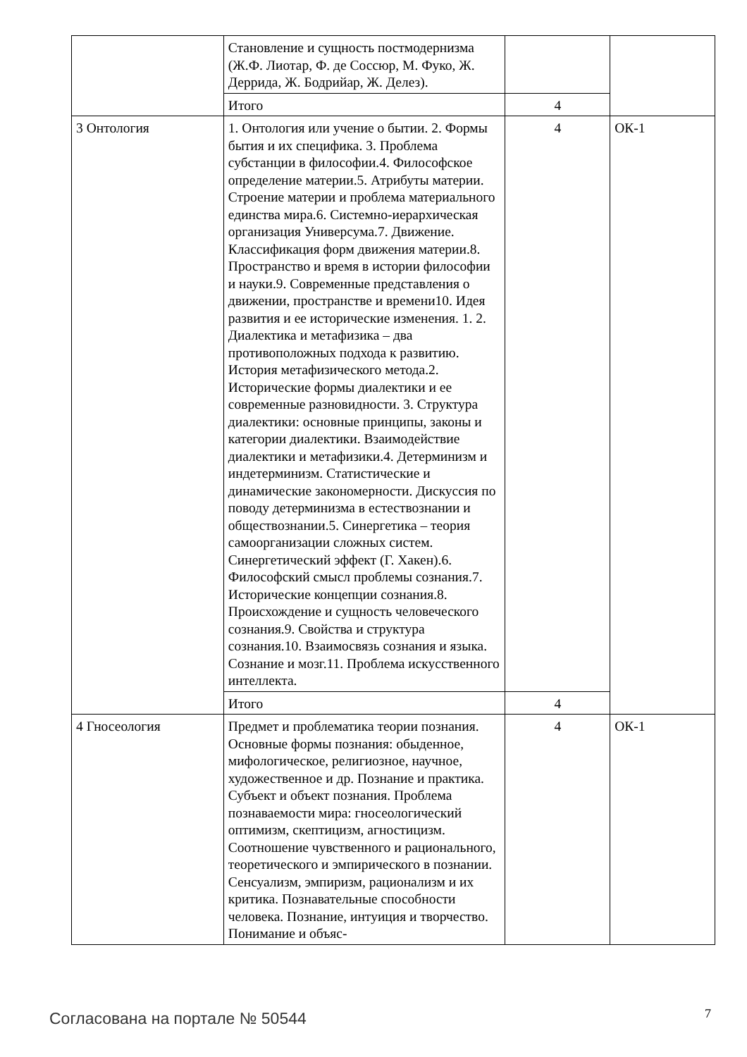| | Становление и сущность постмодернизма (Ж.Ф. Лиотар, Ф. де Соссюр, М. Фуко, Ж. Деррида, Ж. Бодрийар, Ж. Делез). | | |
| | Итого | 4 | |
| 3 Онтология | 1. Онтология или учение о бытии. 2. Формы бытия и их специфика. 3. Проблема субстанции в философии.4. Философское определение материи.5. Атрибуты материи. Строение материи и проблема материального единства мира.6. Системно-иерархическая организация Универсума.7. Движение. Классификация форм движения материи.8. Пространство и время в истории философии и науки.9. Современные представления о движении, пространстве и времени10. Идея развития и ее исторические изменения. 1. 2. Диалектика и метафизика – два противоположных подхода к развитию. История метафизического метода.2. Исторические формы диалектики и ее современные разновидности. 3. Структура диалектики: основные принципы, законы и категории диалектики. Взаимодействие диалектики и метафизики.4. Детерминизм и индетерминизм. Статистические и динамические закономерности. Дискуссия по поводу детерминизма в естествознании и обществознании.5. Синергетика – теория самоорганизации сложных систем. Синергетический эффект (Г. Хакен).6. Философский смысл проблемы сознания.7. Исторические концепции сознания.8. Происхождение и сущность человеческого сознания.9. Свойства и структура сознания.10. Взаимосвязь сознания и языка. Сознание и мозг.11. Проблема искусственного интеллекта. | 4 | ОК-1 |
| | Итого | 4 | |
| 4 Гносеология | Предмет и проблематика теории познания. Основные формы познания: обыденное, мифологическое, религиозное, научное, художественное и др. Познание и практика. Субъект и объект познания. Проблема познаваемости мира: гносеологический оптимизм, скептицизм, агностицизм. Соотношение чувственного и рационального, теоретического и эмпирического в познании. Сенсуализм, эмпиризм, рационализм и их критика. Познавательные способности человека. Познание, интуиция и творчество. Понимание и объяс- | 4 | ОК-1 |
Согласована на портале № 50544 7